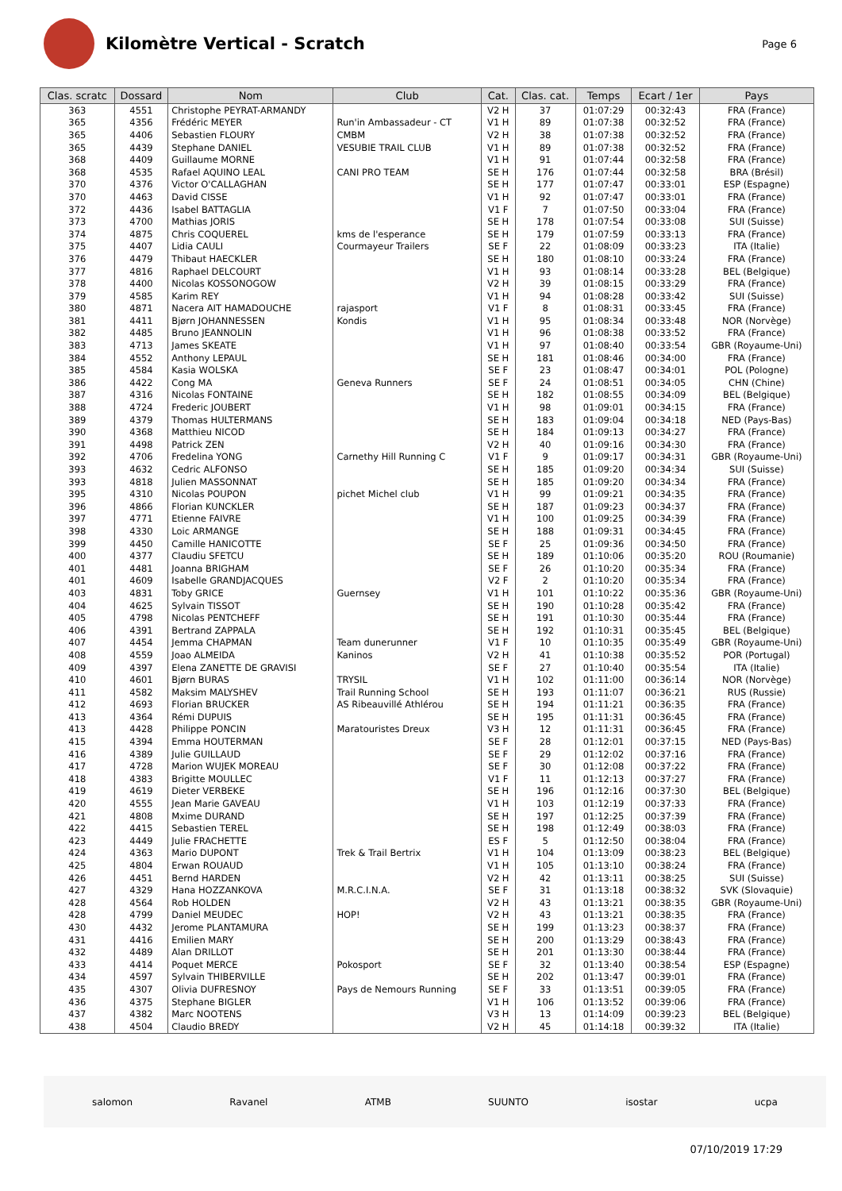Kilomètre Vertical - Scratch
Page 6
| Clas. scratc | Dossard | Nom | Club | Cat. | Clas. cat. | Temps | Ecart / 1er | Pays |
| --- | --- | --- | --- | --- | --- | --- | --- | --- |
| 363 | 4551 | Christophe PEYRAT-ARMANDY | | V2 H | 37 | 01:07:29 | 00:32:43 | FRA (France) |
| 365 | 4356 | Frédéric MEYER | Run'in Ambassadeur - CT | V1 H | 89 | 01:07:38 | 00:32:52 | FRA (France) |
| 365 | 4406 | Sebastien FLOURY | CMBM | V2 H | 38 | 01:07:38 | 00:32:52 | FRA (France) |
| 365 | 4439 | Stephane DANIEL | VESUBIE TRAIL CLUB | V1 H | 89 | 01:07:38 | 00:32:52 | FRA (France) |
| 368 | 4409 | Guillaume MORNE | | V1 H | 91 | 01:07:44 | 00:32:58 | FRA (France) |
| 368 | 4535 | Rafael AQUINO LEAL | CANI PRO TEAM | SE H | 176 | 01:07:44 | 00:32:58 | BRA (Brésil) |
| 370 | 4376 | Victor O'CALLAGHAN | | SE H | 177 | 01:07:47 | 00:33:01 | ESP (Espagne) |
| 370 | 4463 | David CISSE | | V1 H | 92 | 01:07:47 | 00:33:01 | FRA (France) |
| 372 | 4436 | Isabel BATTAGLIA | | V1 F | 7 | 01:07:50 | 00:33:04 | FRA (France) |
| 373 | 4700 | Mathias JORIS | | SE H | 178 | 01:07:54 | 00:33:08 | SUI (Suisse) |
| 374 | 4875 | Chris COQUEREL | kms de l'esperance | SE H | 179 | 01:07:59 | 00:33:13 | FRA (France) |
| 375 | 4407 | Lidia CAULI | Courmayeur Trailers | SE F | 22 | 01:08:09 | 00:33:23 | ITA (Italie) |
| 376 | 4479 | Thibaut HAECKLER | | SE H | 180 | 01:08:10 | 00:33:24 | FRA (France) |
| 377 | 4816 | Raphael DELCOURT | | V1 H | 93 | 01:08:14 | 00:33:28 | BEL (Belgique) |
| 378 | 4400 | Nicolas KOSSONOGOW | | V2 H | 39 | 01:08:15 | 00:33:29 | FRA (France) |
| 379 | 4585 | Karim REY | | V1 H | 94 | 01:08:28 | 00:33:42 | SUI (Suisse) |
| 380 | 4871 | Nacera AIT HAMADOUCHE | rajasport | V1 F | 8 | 01:08:31 | 00:33:45 | FRA (France) |
| 381 | 4411 | Bjørn JOHANNESSEN | Kondis | V1 H | 95 | 01:08:34 | 00:33:48 | NOR (Norvège) |
| 382 | 4485 | Bruno JEANNOLIN | | V1 H | 96 | 01:08:38 | 00:33:52 | FRA (France) |
| 383 | 4713 | James SKEATE | | V1 H | 97 | 01:08:40 | 00:33:54 | GBR (Royaume-Uni) |
| 384 | 4552 | Anthony LEPAUL | | SE H | 181 | 01:08:46 | 00:34:00 | FRA (France) |
| 385 | 4584 | Kasia WOLSKA | | SE F | 23 | 01:08:47 | 00:34:01 | POL (Pologne) |
| 386 | 4422 | Cong MA | Geneva Runners | SE F | 24 | 01:08:51 | 00:34:05 | CHN (Chine) |
| 387 | 4316 | Nicolas FONTAINE | | SE H | 182 | 01:08:55 | 00:34:09 | BEL (Belgique) |
| 388 | 4724 | Frederic JOUBERT | | V1 H | 98 | 01:09:01 | 00:34:15 | FRA (France) |
| 389 | 4379 | Thomas HULTERMANS | | SE H | 183 | 01:09:04 | 00:34:18 | NED (Pays-Bas) |
| 390 | 4368 | Matthieu NICOD | | SE H | 184 | 01:09:13 | 00:34:27 | FRA (France) |
| 391 | 4498 | Patrick ZEN | | V2 H | 40 | 01:09:16 | 00:34:30 | FRA (France) |
| 392 | 4706 | Fredelina YONG | Carnethy Hill Running C | V1 F | 9 | 01:09:17 | 00:34:31 | GBR (Royaume-Uni) |
| 393 | 4632 | Cedric ALFONSO | | SE H | 185 | 01:09:20 | 00:34:34 | SUI (Suisse) |
| 393 | 4818 | Julien MASSONNAT | | SE H | 185 | 01:09:20 | 00:34:34 | FRA (France) |
| 395 | 4310 | Nicolas POUPON | pichet Michel club | V1 H | 99 | 01:09:21 | 00:34:35 | FRA (France) |
| 396 | 4866 | Florian KUNCKLER | | SE H | 187 | 01:09:23 | 00:34:37 | FRA (France) |
| 397 | 4771 | Etienne FAIVRE | | V1 H | 100 | 01:09:25 | 00:34:39 | FRA (France) |
| 398 | 4330 | Loic ARMANGE | | SE H | 188 | 01:09:31 | 00:34:45 | FRA (France) |
| 399 | 4450 | Camille HANICOTTE | | SE F | 25 | 01:09:36 | 00:34:50 | FRA (France) |
| 400 | 4377 | Claudiu SFETCU | | SE H | 189 | 01:10:06 | 00:35:20 | ROU (Roumanie) |
| 401 | 4481 | Joanna BRIGHAM | | SE F | 26 | 01:10:20 | 00:35:34 | FRA (France) |
| 401 | 4609 | Isabelle GRANDJACQUES | | V2 F | 2 | 01:10:20 | 00:35:34 | FRA (France) |
| 403 | 4831 | Toby GRICE | Guernsey | V1 H | 101 | 01:10:22 | 00:35:36 | GBR (Royaume-Uni) |
| 404 | 4625 | Sylvain TISSOT | | SE H | 190 | 01:10:28 | 00:35:42 | FRA (France) |
| 405 | 4798 | Nicolas PENTCHEFF | | SE H | 191 | 01:10:30 | 00:35:44 | FRA (France) |
| 406 | 4391 | Bertrand ZAPPALA | | SE H | 192 | 01:10:31 | 00:35:45 | BEL (Belgique) |
| 407 | 4454 | Jemma CHAPMAN | Team dunerunner | V1 F | 10 | 01:10:35 | 00:35:49 | GBR (Royaume-Uni) |
| 408 | 4559 | Joao ALMEIDA | Kaninos | V2 H | 41 | 01:10:38 | 00:35:52 | POR (Portugal) |
| 409 | 4397 | Elena ZANETTE DE GRAVISI | | SE F | 27 | 01:10:40 | 00:35:54 | ITA (Italie) |
| 410 | 4601 | Bjørn BURAS | TRYSIL | V1 H | 102 | 01:11:00 | 00:36:14 | NOR (Norvège) |
| 411 | 4582 | Maksim MALYSHEV | Trail Running School | SE H | 193 | 01:11:07 | 00:36:21 | RUS (Russie) |
| 412 | 4693 | Florian BRUCKER | AS Ribeauvillé Athlérou | SE H | 194 | 01:11:21 | 00:36:35 | FRA (France) |
| 413 | 4364 | Rémi DUPUIS | | SE H | 195 | 01:11:31 | 00:36:45 | FRA (France) |
| 413 | 4428 | Philippe PONCIN | Maratouristes Dreux | V3 H | 12 | 01:11:31 | 00:36:45 | FRA (France) |
| 415 | 4394 | Emma HOUTERMAN | | SE F | 28 | 01:12:01 | 00:37:15 | NED (Pays-Bas) |
| 416 | 4389 | Julie GUILLAUD | | SE F | 29 | 01:12:02 | 00:37:16 | FRA (France) |
| 417 | 4728 | Marion WUJEK MOREAU | | SE F | 30 | 01:12:08 | 00:37:22 | FRA (France) |
| 418 | 4383 | Brigitte MOULLEC | | V1 F | 11 | 01:12:13 | 00:37:27 | FRA (France) |
| 419 | 4619 | Dieter VERBEKE | | SE H | 196 | 01:12:16 | 00:37:30 | BEL (Belgique) |
| 420 | 4555 | Jean Marie GAVEAU | | V1 H | 103 | 01:12:19 | 00:37:33 | FRA (France) |
| 421 | 4808 | Mxime DURAND | | SE H | 197 | 01:12:25 | 00:37:39 | FRA (France) |
| 422 | 4415 | Sebastien TEREL | | SE H | 198 | 01:12:49 | 00:38:03 | FRA (France) |
| 423 | 4449 | Julie FRACHETTE | | ES F | 5 | 01:12:50 | 00:38:04 | FRA (France) |
| 424 | 4363 | Mario DUPONT | Trek & Trail Bertrix | V1 H | 104 | 01:13:09 | 00:38:23 | BEL (Belgique) |
| 425 | 4804 | Erwan ROUAUD | | V1 H | 105 | 01:13:10 | 00:38:24 | FRA (France) |
| 426 | 4451 | Bernd HARDEN | | V2 H | 42 | 01:13:11 | 00:38:25 | SUI (Suisse) |
| 427 | 4329 | Hana HOZZANKOVA | M.R.C.I.N.A. | SE F | 31 | 01:13:18 | 00:38:32 | SVK (Slovaquie) |
| 428 | 4564 | Rob HOLDEN | | V2 H | 43 | 01:13:21 | 00:38:35 | GBR (Royaume-Uni) |
| 428 | 4799 | Daniel MEUDEC | HOP! | V2 H | 43 | 01:13:21 | 00:38:35 | FRA (France) |
| 430 | 4432 | Jerome PLANTAMURA | | SE H | 199 | 01:13:23 | 00:38:37 | FRA (France) |
| 431 | 4416 | Emilien MARY | | SE H | 200 | 01:13:29 | 00:38:43 | FRA (France) |
| 432 | 4489 | Alan DRILLOT | | SE H | 201 | 01:13:30 | 00:38:44 | FRA (France) |
| 433 | 4414 | Poquet MERCE | Pokosport | SE F | 32 | 01:13:40 | 00:38:54 | ESP (Espagne) |
| 434 | 4597 | Sylvain THIBERVILLE | | SE H | 202 | 01:13:47 | 00:39:01 | FRA (France) |
| 435 | 4307 | Olivia DUFRESNOY | Pays de Nemours Running | SE F | 33 | 01:13:51 | 00:39:05 | FRA (France) |
| 436 | 4375 | Stephane BIGLER | | V1 H | 106 | 01:13:52 | 00:39:06 | FRA (France) |
| 437 | 4382 | Marc NOOTENS | | V3 H | 13 | 01:14:09 | 00:39:23 | BEL (Belgique) |
| 438 | 4504 | Claudio BREDY | | V2 H | 45 | 01:14:18 | 00:39:32 | ITA (Italie) |
salomon Ravanel ATMB SUUNTO isostar ucpa
07/10/2019 17:29